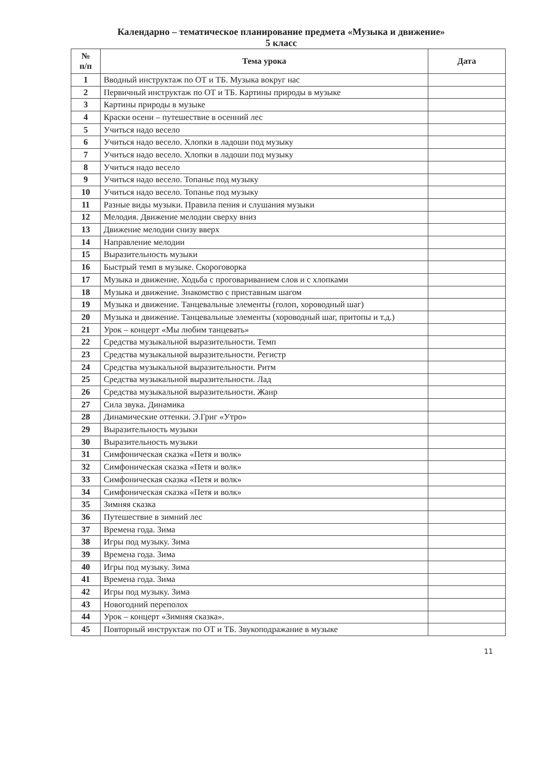Календарно – тематическое планирование предмета «Музыка и движение»
5 класс
| № п/п | Тема урока | Дата |
| --- | --- | --- |
| 1 | Вводный инструктаж по ОТ и ТБ. Музыка вокруг нас | |
| 2 | Первичный инструктаж по ОТ и ТБ. Картины природы в музыке | |
| 3 | Картины природы в музыке | |
| 4 | Краски осени – путешествие в осенний лес | |
| 5 | Учиться надо весело | |
| 6 | Учиться надо весело. Хлопки в ладоши под музыку | |
| 7 | Учиться надо весело. Хлопки в ладоши под музыку | |
| 8 | Учиться надо весело | |
| 9 | Учиться надо весело. Топанье под музыку | |
| 10 | Учиться надо весело. Топанье под музыку | |
| 11 | Разные виды музыки. Правила пения и слушания музыки | |
| 12 | Мелодия. Движение мелодии сверху вниз | |
| 13 | Движение мелодии снизу вверх | |
| 14 | Направление мелодии | |
| 15 | Выразительность музыки | |
| 16 | Быстрый темп в музыке. Скороговорка | |
| 17 | Музыка и движение. Ходьба с проговариванием слов и с хлопками | |
| 18 | Музыка и движение. Знакомство с приставным шагом | |
| 19 | Музыка и движение. Танцевальные элементы (голоп, хороводный шаг) | |
| 20 | Музыка и движение. Танцевальные элементы (хороводный шаг, притопы и т.д.) | |
| 21 | Урок – концерт «Мы любим танцевать» | |
| 22 | Средства музыкальной выразительности. Темп | |
| 23 | Средства музыкальной выразительности. Регистр | |
| 24 | Средства музыкальной выразительности. Ритм | |
| 25 | Средства музыкальной выразительности. Лад | |
| 26 | Средства музыкальной выразительности. Жанр | |
| 27 | Сила звука. Динамика | |
| 28 | Динамические оттенки. Э.Григ «Утро» | |
| 29 | Выразительность музыки | |
| 30 | Выразительность музыки | |
| 31 | Симфоническая сказка «Петя и волк» | |
| 32 | Симфоническая сказка «Петя и волк» | |
| 33 | Симфоническая сказка «Петя и волк» | |
| 34 | Симфоническая сказка «Петя и волк» | |
| 35 | Зимняя сказка | |
| 36 | Путешествие в зимний лес | |
| 37 | Времена года. Зима | |
| 38 | Игры под музыку. Зима | |
| 39 | Времена года. Зима | |
| 40 | Игры под музыку. Зима | |
| 41 | Времена года. Зима | |
| 42 | Игры под музыку. Зима | |
| 43 | Новогодний переполох | |
| 44 | Урок – концерт «Зимняя сказка». | |
| 45 | Повторный инструктаж по ОТ и ТБ. Звукоподражание в музыке | |
11